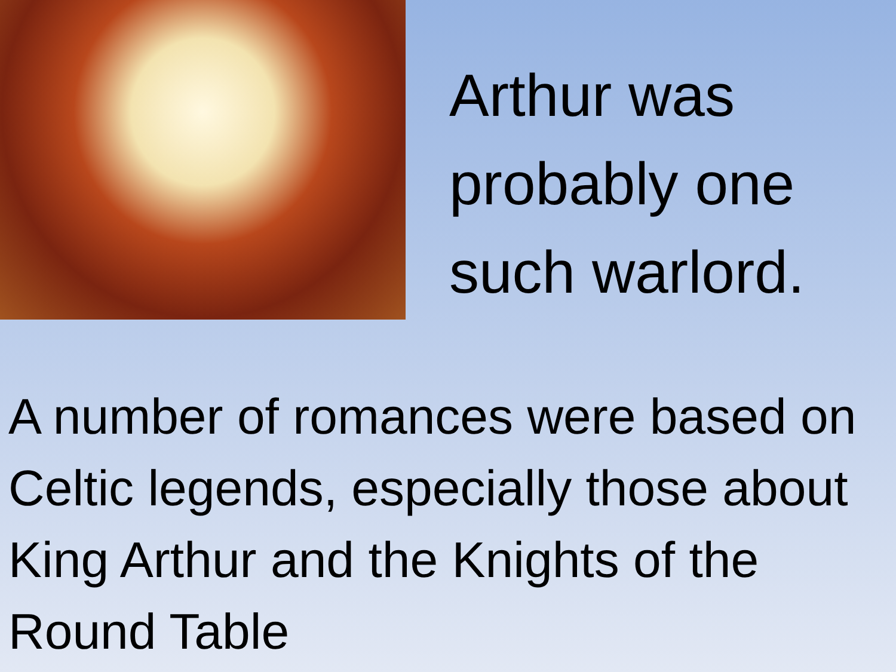Arthur was
probably one
such warlord.
A number of romances were based on Celtic legends, especially those about King Arthur and the Knights of the Round Table